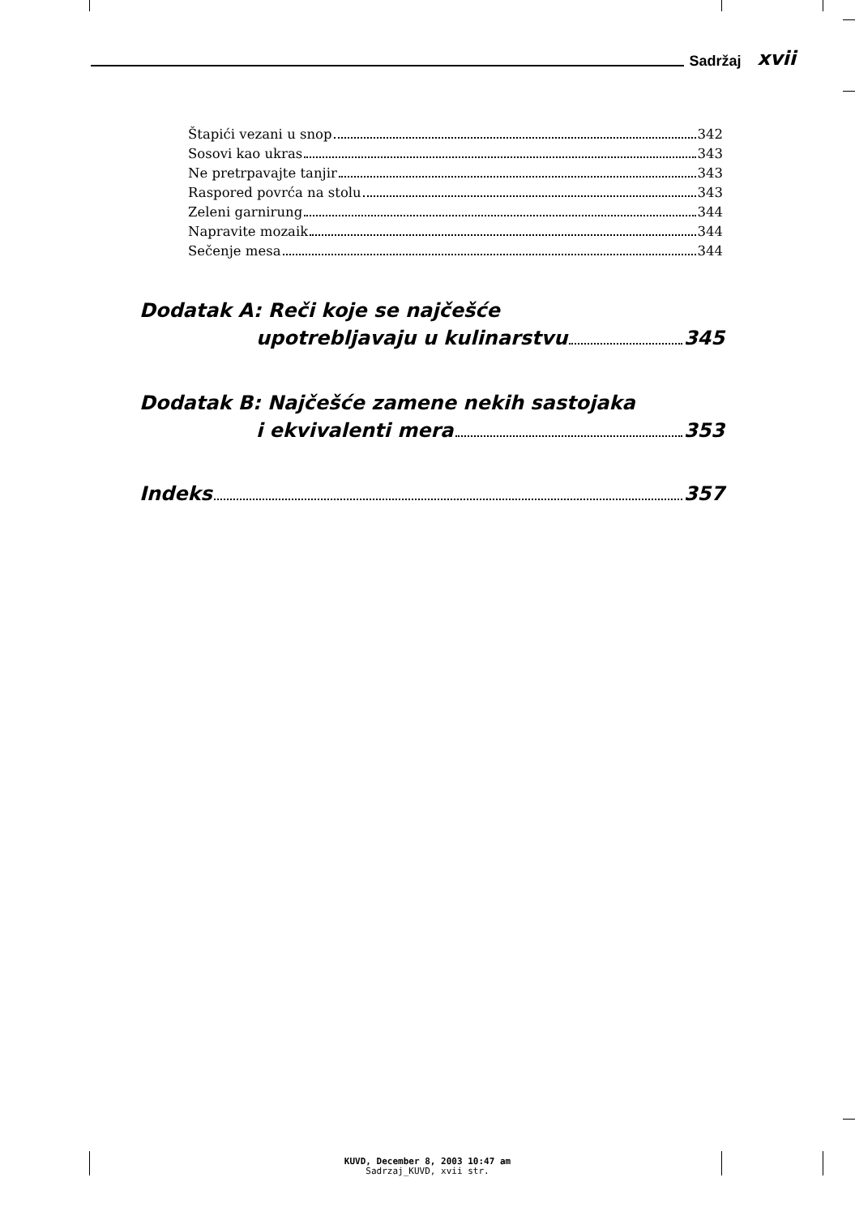Sadržaj xvii
Štapići vezani u snop 342
Sosovi kao ukras 343
Ne pretrpavajte tanjir 343
Raspored povrća na stolu 343
Zeleni garnirung 344
Napravite mozaik 344
Sečenje mesa 344
Dodatak A: Reči koje se najčešće
upotrebljavaju u kulinarstvu 345
Dodatak B: Najčešće zamene nekih sastojaka
i ekvivalenti mera 353
Indeks 357
KUVD, December 8, 2003 10:47 am
Sadrzaj_KUVD, xvii str.